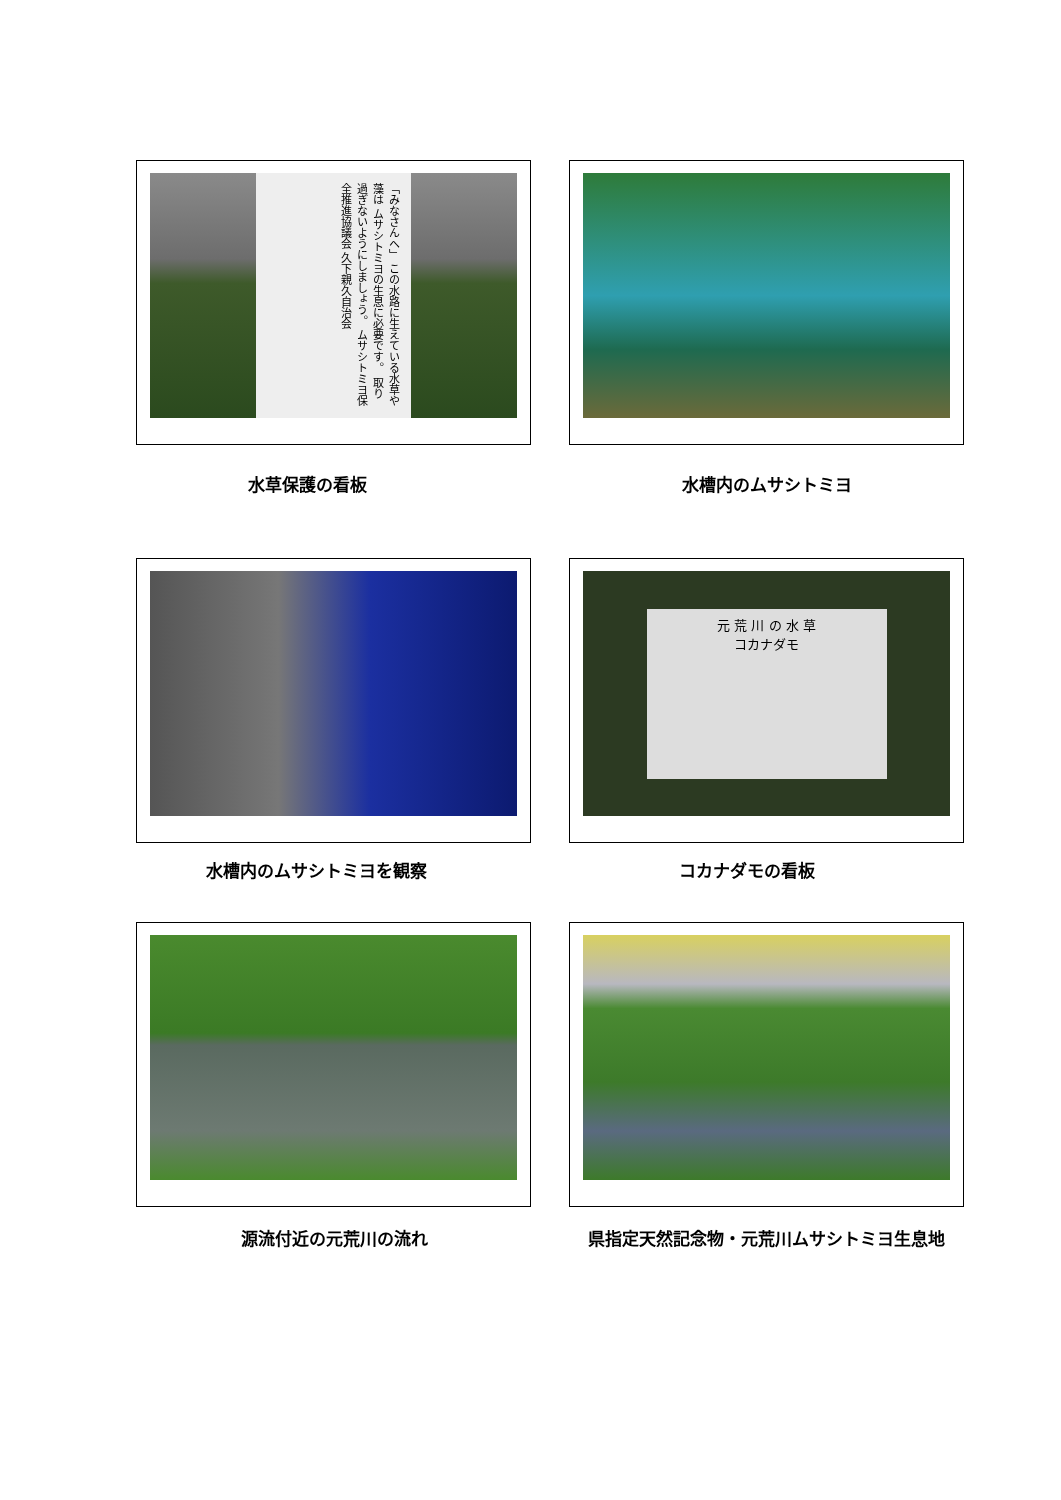「みなさんへ」 この水路に生えている水草や藻は ムサシトミヨの生息に必要です。 取り過ぎないようにしましょう。 ムサシトミヨ保全推進協議会 久下親久自治会
水草保護の看板
水槽内のムサシトミヨ
水槽内のムサシトミヨを観察
元 荒 川 の 水 草
コカナダモ
コカナダモの看板
源流付近の元荒川の流れ 県指定天然記念物・元荒川ムサシトミヨ生息地